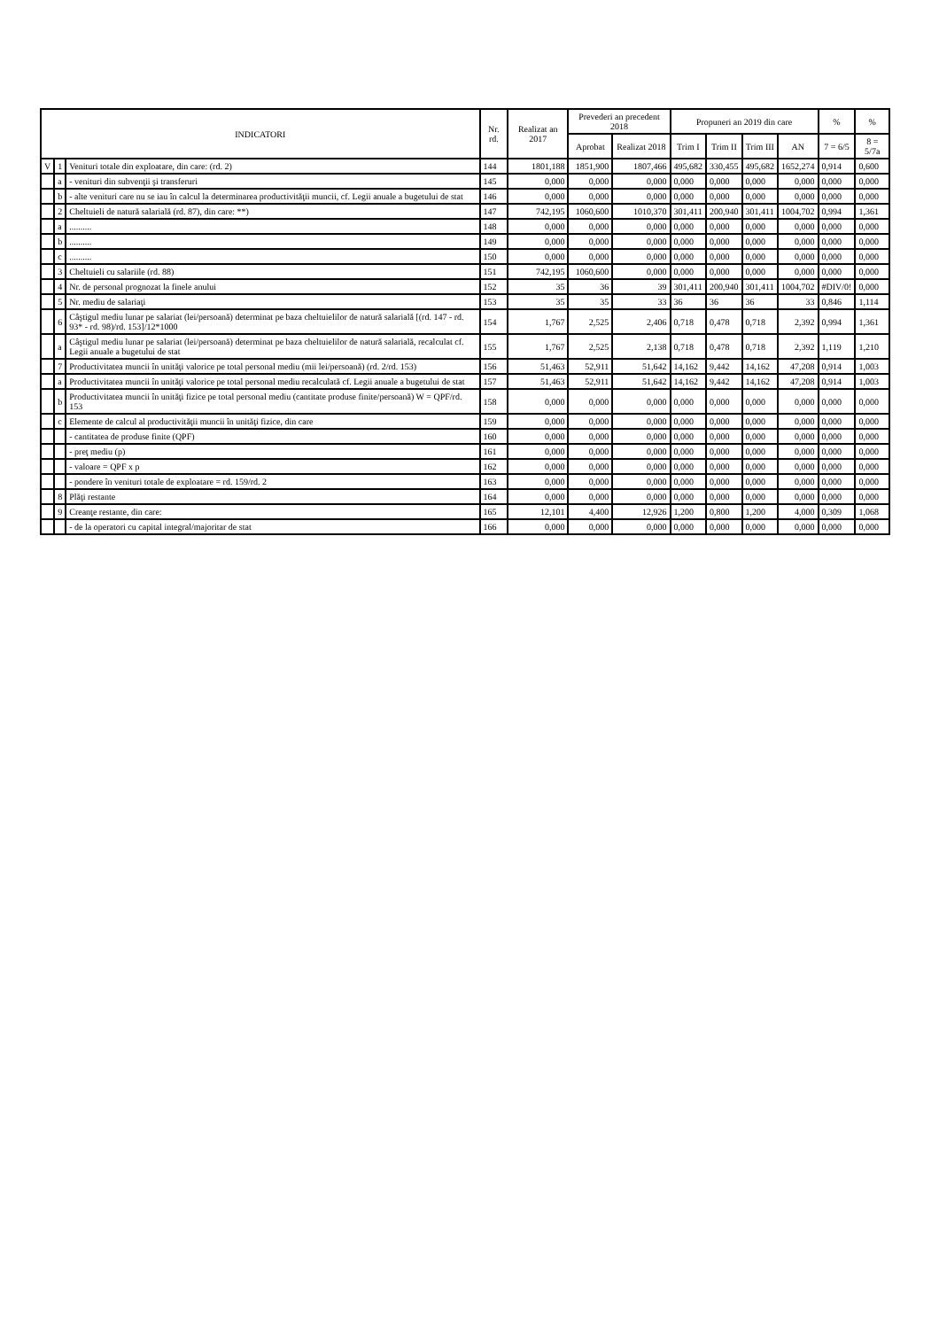| INDICATORI | | | Nr. rd. | Realizat an 2017 | Prevederi an precedent 2018 | | Propuneri an 2019 din care | | | | % | % |
| --- | --- | --- | --- | --- | --- | --- | --- | --- | --- | --- | --- | --- |
| | | | | | Aprobat | Realizat 2018 | Trim I | Trim II | Trim III | AN | 7 = 6/5 | 8 = 5/7a |
| V | 1 | Venituri totale din exploatare, din care: (rd. 2) | 144 | 1801,188 | 1851,900 | 1807,466 | 495,682 | 330,455 | 495,682 | 1652,274 | 0,914 | 0,600 |
| | a | - venituri din subvenţii şi transferuri | 145 | 0,000 | 0,000 | 0,000 | 0,000 | 0,000 | 0,000 | 0,000 | 0,000 | 0,000 |
| | b | - alte venituri care nu se iau în calcul la determinarea productivităţii muncii, cf. Legii anuale a bugetului de stat | 146 | 0,000 | 0,000 | 0,000 | 0,000 | 0,000 | 0,000 | 0,000 | 0,000 | 0,000 |
| | 2 | Cheltuieli de natură salarială (rd. 87), din care: **) | 147 | 742,195 | 1060,600 | 1010,370 | 301,411 | 200,940 | 301,411 | 1004,702 | 0,994 | 1,361 |
| | a | .......... | 148 | 0,000 | 0,000 | 0,000 | 0,000 | 0,000 | 0,000 | 0,000 | 0,000 | 0,000 |
| | b | .......... | 149 | 0,000 | 0,000 | 0,000 | 0,000 | 0,000 | 0,000 | 0,000 | 0,000 | 0,000 |
| | c | .......... | 150 | 0,000 | 0,000 | 0,000 | 0,000 | 0,000 | 0,000 | 0,000 | 0,000 | 0,000 |
| | 3 | Cheltuieli cu salariile (rd. 88) | 151 | 742,195 | 1060,600 | 0,000 | 0,000 | 0,000 | 0,000 | 0,000 | 0,000 | 0,000 |
| | 4 | Nr. de personal prognozat la finele anului | 152 | 35 | 36 | 39 | 301,411 | 200,940 | 301,411 | 1004,702 | #DIV/0! | 0,000 |
| | 5 | Nr. mediu de salariaţi | 153 | 35 | 35 | 33 | 36 | 36 | 36 | 33 | 0,846 | 1,114 |
| | 6 | Câştigul mediu lunar pe salariat (lei/persoană) determinat pe baza cheltuielilor de natură salarială [(rd. 147 - rd. 93* - rd. 98)/rd. 153]/12*1000 | 154 | 1,767 | 2,525 | 2,406 | 0,718 | 0,478 | 0,718 | 2,392 | 0,994 | 1,361 |
| | a | Câştigul mediu lunar pe salariat (lei/persoană) determinat pe baza cheltuielilor de natură salarială, recalculat cf. Legii anuale a bugetului de stat | 155 | 1,767 | 2,525 | 2,138 | 0,718 | 0,478 | 0,718 | 2,392 | 1,119 | 1,210 |
| | 7 | Productivitatea muncii în unităţi valorice pe total personal mediu (mii lei/persoană) (rd. 2/rd. 153) | 156 | 51,463 | 52,911 | 51,642 | 14,162 | 9,442 | 14,162 | 47,208 | 0,914 | 1,003 |
| | a | Productivitatea muncii în unităţi valorice pe total personal mediu recalculată cf. Legii anuale a bugetului de stat | 157 | 51,463 | 52,911 | 51,642 | 14,162 | 9,442 | 14,162 | 47,208 | 0,914 | 1,003 |
| | b | Productivitatea muncii în unităţi fizice pe total personal mediu (cantitate produse finite/persoană) W = QPF/rd. 153 | 158 | 0,000 | 0,000 | 0,000 | 0,000 | 0,000 | 0,000 | 0,000 | 0,000 | 0,000 |
| | c | Elemente de calcul al productivităţii muncii în unităţi fizice, din care | 159 | 0,000 | 0,000 | 0,000 | 0,000 | 0,000 | 0,000 | 0,000 | 0,000 | 0,000 |
| | | - cantitatea de produse finite (QPF) | 160 | 0,000 | 0,000 | 0,000 | 0,000 | 0,000 | 0,000 | 0,000 | 0,000 | 0,000 |
| | | - preţ mediu (p) | 161 | 0,000 | 0,000 | 0,000 | 0,000 | 0,000 | 0,000 | 0,000 | 0,000 | 0,000 |
| | | - valoare = QPF x p | 162 | 0,000 | 0,000 | 0,000 | 0,000 | 0,000 | 0,000 | 0,000 | 0,000 | 0,000 |
| | | - pondere în venituri totale de exploatare = rd. 159/rd. 2 | 163 | 0,000 | 0,000 | 0,000 | 0,000 | 0,000 | 0,000 | 0,000 | 0,000 | 0,000 |
| | 8 | Plăţi restante | 164 | 0,000 | 0,000 | 0,000 | 0,000 | 0,000 | 0,000 | 0,000 | 0,000 | 0,000 |
| | 9 | Creanţe restante, din care: | 165 | 12,101 | 4,400 | 12,926 | 1,200 | 0,800 | 1,200 | 4,000 | 0,309 | 1,068 |
| | | - de la operatori cu capital integral/majoritar de stat | 166 | 0,000 | 0,000 | 0,000 | 0,000 | 0,000 | 0,000 | 0,000 | 0,000 | 0,000 |